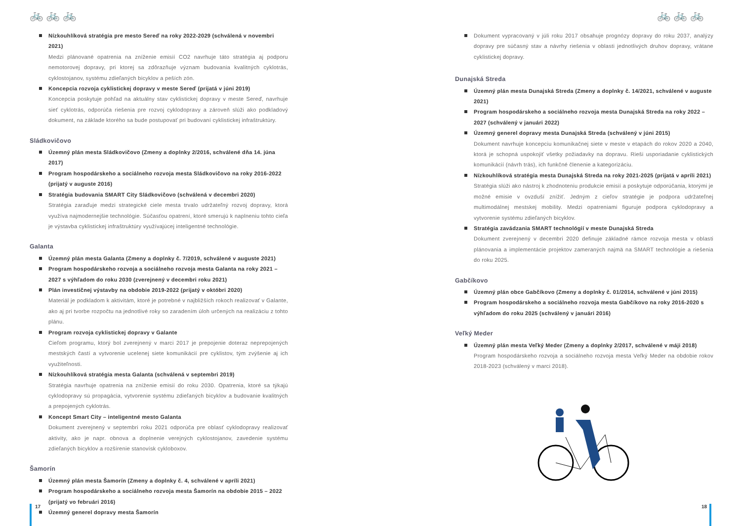🚲 🚲 🚲 🚲 🚲 🚲
Nízkouhlíková stratégia pre mesto Sereď na roky 2022-2029 (schválená v novembri 2021)
Medzi plánované opatrenia na zníženie emisií CO2 navrhuje táto stratégia aj podporu nemotorovej dopravy, pri ktorej sa zdôrazňuje význam budovania kvalitných cyklotrás, cyklostojanov, systému zdieľaných bicyklov a peších zón.
Koncepcia rozvoja cyklistickej dopravy v meste Sereď (prijatá v júni 2019)
Koncepcia poskytuje pohľad na aktuálny stav cyklistickej dopravy v meste Sereď, navrhuje sieť cyklotrás, odporúča riešenia pre rozvoj cyklodopravy a zároveň slúži ako podkladový dokument, na základe ktorého sa bude postupovať pri budovaní cyklistickej infraštruktúry.
Sládkovičovo
Územný plán mesta Sládkovičovo (Zmeny a doplnky 2/2016, schválené dňa 14. júna 2017)
Program hospodárskeho a sociálneho rozvoja mesta Sládkovičovo na roky 2016-2022 (prijatý v auguste 2016)
Stratégia budovania SMART City Sládkovičovo (schválená v decembri 2020)
Stratégia zaraďuje medzi strategické ciele mesta trvalo udržateľný rozvoj dopravy, ktorá využíva najmodernejšie technológie. Súčasťou opatrení, ktoré smerujú k naplneniu tohto cieľa je výstavba cyklistickej infraštruktúry využívajúcej inteligentné technológie.
Galanta
Územný plán mesta Galanta (Zmeny a doplnky č. 7/2019, schválené v auguste 2021)
Program hospodárskeho rozvoja a sociálneho rozvoja mesta Galanta na roky 2021 – 2027 s výhľadom do roku 2030 (zverejnený v decembri roku 2021)
Plán investičnej výstavby na obdobie 2019-2022 (prijatý v októbri 2020)
Materiál je podkladom k aktivitám, ktoré je potrebné v najbližších rokoch realizovať v Galante, ako aj pri tvorbe rozpočtu na jednotlivé roky so zaradením úloh určených na realizáciu z tohto plánu.
Program rozvoja cyklistickej dopravy v Galante
Cieľom programu, ktorý bol zverejnený v marci 2017 je prepojenie doteraz neprepojených mestských častí a vytvorenie ucelenej siete komunikácií pre cyklistov, tým zvýšenie aj ich využiteľnosti.
Nízkouhlíková stratégia mesta Galanta (schválená v septembri 2019)
Stratégia navrhuje opatrenia na zníženie emisií do roku 2030. Opatrenia, ktoré sa týkajú cyklodopravy sú propagácia, vytvorenie systému zdieľaných bicyklov a budovanie kvalitných a prepojených cyklotrás.
Koncept Smart City – inteligentné mesto Galanta
Dokument zverejnený v septembri roku 2021 odporúča pre oblasť cyklodopravy realizovať aktivity, ako je napr. obnova a doplnenie verejných cyklostojanov, zavedenie systému zdieľaných bicyklov a rozšírenie stanovísk cykloboxov.
Šamorín
Územný plán mesta Šamorín (Zmeny a doplnky č. 4, schválené v apríli 2021)
Program hospodárskeho a sociálneho rozvoja mesta Šamorín na obdobie 2015 – 2022 (prijatý vo februári 2016)
Územný generel dopravy mesta Šamorín
Dokument vypracovaný v júli roku 2017 obsahuje prognózy dopravy do roku 2037, analýzy dopravy pre súčasný stav a návrhy riešenia v oblasti jednotlivých druhov dopravy, vrátane cyklistickej dopravy.
Dunajská Streda
Územný plán mesta Dunajská Streda (Zmeny a doplnky č. 14/2021, schválené v auguste 2021)
Program hospodárskeho a sociálneho rozvoja mesta Dunajská Streda na roky 2022 – 2027 (schválený v januári 2022)
Územný generel dopravy mesta Dunajská Streda (schválený v júni 2015)
Dokument navrhuje koncepciu komunikačnej siete v meste v etapách do rokov 2020 a 2040, ktorá je schopná uspokojiť všetky požiadavky na dopravu. Rieši usporiadanie cyklistických komunikácií (návrh trás), ich funkčné členenie a kategorizáciu.
Nízkouhlíková stratégia mesta Dunajská Streda na roky 2021-2025 (prijatá v apríli 2021)
Stratégia slúži ako nástroj k zhodnoteniu produkcie emisií a poskytuje odporúčania, ktorými je možné emisie v ovzduší znížiť. Jedným z cieľov stratégie je podpora udržateľnej multimodálnej mestskej mobility. Medzi opatreniami figuruje podpora cyklodopravy a vytvorenie systému zdieľaných bicyklov.
Stratégia zavádzania SMART technológií v meste Dunajská Streda
Dokument zverejnený v decembri 2020 definuje základné rámce rozvoja mesta v oblasti plánovania a implementácie projektov zameraných najmä na SMART technológie a riešenia do roku 2025.
Gabčíkovo
Územný plán obce Gabčíkovo (Zmeny a doplnky č. 01/2014, schválené v júni 2015)
Program hospodárskeho a sociálneho rozvoja mesta Gabčíkovo na roky 2016-2020 s výhľadom do roku 2025 (schválený v januári 2016)
Veľký Meder
Územný plán mesta Veľký Meder (Zmeny a doplnky 2/2017, schválené v máji 2018)
Program hospodárskeho rozvoja a sociálneho rozvoja mesta Veľký Meder na obdobie rokov 2018-2023 (schválený v marci 2018).
17 18